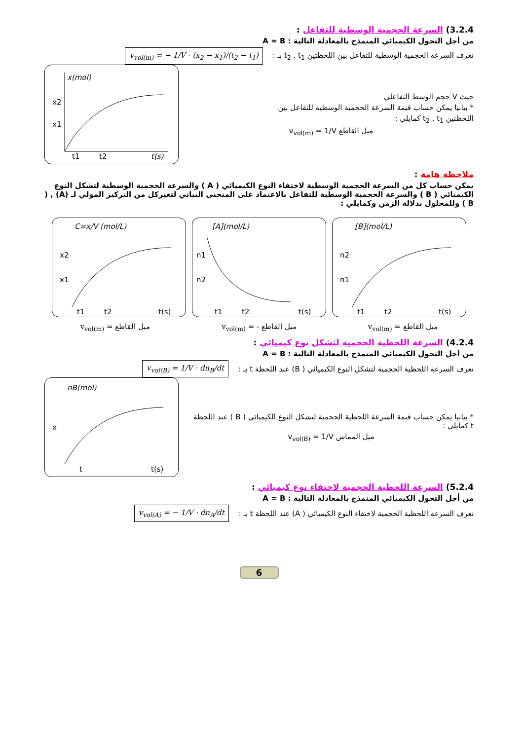3.2.4) السرعة الحجمية الوسطية للتفاعل :
من أجل التحول الكيميائي المنمذج بالمعادلة التالية : A = B
نعرف السرعة الحجمية الوسطية للتفاعل بين اللحظتين t<sub>2</sub> , t<sub>1</sub> بـ :
v<sub>vol(m)</sub> = − 1/V · (x<sub>2</sub> − x<sub>1</sub>)/(t<sub>2</sub> − t<sub>1</sub>)
x(mol)
t(s)
x1
x2
t1
t2
حيث V حجم الوسط التفاعلي
* بيانيا يمكن حساب قيمة السرعة الحجمية الوسطية للتفاعل بين
اللحظتين t<sub>2</sub> , t<sub>1</sub> كمايلي :
v<sub>vol(m)</sub> = 1/V ميل القاطع
ملاحظة هامة :
يمكن حساب كل من السرعة الحجمية الوسطية لاختفاء النوع الكيميائي ( A ) والسرعة الحجمية الوسطية لتشكل النوع الكيميائي ( B ) والسرعة الحجمية الوسطية للتفاعل بالاعتماد على المنحنى البياني لتغيركل من التركيز المولي لـ (A) , ( B ) وللمحلول بدلالة الزمن وكمايلي :
C=x/V (mol/L)
x2
x1
t1
t2
t(s)
[A](mol/L)
n1
n2
t1
t2
t(s)
[B](mol/L)
n2
n1
t1
t2
t(s)
v<sub>vol(m)</sub> = ميل القاطع v<sub>vol(m)</sub> = - ميل القاطع v<sub>vol(m)</sub> = ميل القاطع
4.2.4) السرعة اللحظية الحجمية لتشكل نوع كيميائي :
من أجل التحول الكيميائي المنمذج بالمعادلة التالية : A = B
نعرف السرعة اللحظية الحجمية لتشكل النوع الكيميائي ( B) عند اللحظة t بـ :
v<sub>vol(B)</sub> = 1/V · dn<sub>B</sub>/dt
nB(mol)
x
t
t(s)
* بيانيا يمكن حساب قيمة السرعة اللحظية الحجمية لتشكل النوع الكيميائي ( B ) عند اللحظة t كمايلي :
v<sub>vol(B)</sub> = 1/V ميل المماس
5.2.4) السرعة اللحظية الحجمية لاختفاء نوع كيميائي :
من أجل التحول الكيميائي المنمذج بالمعادلة التالية : A = B
نعرف السرعة اللحظية الحجمية لاختفاء النوع الكيميائي ( A) عند اللحظة t بـ :
v<sub>vol(A)</sub> = − 1/V · dn<sub>A</sub>/dt
6